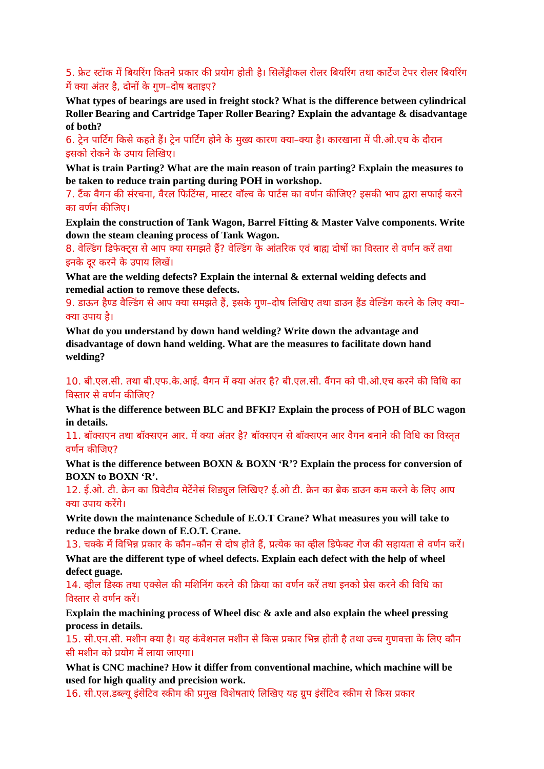5. फ्रेट स्टॉक में बियरिंग कितने प्रकार की प्रयोग होती है। सिलेंड्रीकल रोलर बियरिंग तथा कार्टेज टेपर रोलर बियरिंग में क्या अंतर है, दोनों के गुण–दोष बताइए?
What types of bearings are used in freight stock? What is the difference between cylindrical Roller Bearing and Cartridge Taper Roller Bearing? Explain the advantage & disadvantage of both?
6. ट्रेन पार्टिंग किसे कहते हैं। ट्रेन पार्टिंग होने के मुख्य कारण क्या–क्या है। कारखाना में पी.ओ.एच के दौरान इसको रोकने के उपाय लिखिए।
What is train Parting? What are the main reason of train parting? Explain the measures to be taken to reduce train parting during POH in workshop.
7. टैंक वैगन की संरचना, वैरल फिटिंग्स, मास्टर वॉल्व के पार्टस का वर्णन कीजिए? इसकी भाप द्वारा सफाई करने का वर्णन कीजिए।
Explain the construction of Tank Wagon, Barrel Fitting & Master Valve components. Write down the steam cleaning process of Tank Wagon.
8. वेल्डिंग डिफेक्ट्स से आप क्या समझते हैं? वेल्डिंग के आंतरिक एवं बाह्य दोषों का विस्तार से वर्णन करें तथा इनके दूर करने के उपाय लिखें।
What are the welding defects? Explain the internal & external welding defects and remedial action to remove these defects.
9. डाऊन हैण्ड वैल्डिंग से आप क्या समझते हैं, इसके गुण–दोष लिखिए तथा डाउन हैंड वेल्डिंग करने के लिए क्या–क्या उपाय है।
What do you understand by down hand welding? Write down the advantage and disadvantage of down hand welding. What are the measures to facilitate down hand welding?
10. बी.एल.सी. तथा बी.एफ.के.आई. वैगन में क्या अंतर है? बी.एल.सी. वैंगन को पी.ओ.एच करने की विधि का विस्तार से वर्णन कीजिए?
What is the difference between BLC and BFKI? Explain the process of POH of BLC wagon in details.
11. बॉक्सएन तथा बॉक्सएन आर. में क्या अंतर है? बॉक्सएन से बॉक्सएन आर वैगन बनाने की विधि का विस्तृत वर्णन कीजिए?
What is the difference between BOXN & BOXN ‘R’? Explain the process for conversion of BOXN to BOXN ‘R’.
12. ई.ओ. टी. क्रेन का प्रिवेटीव मेटेंनेसं शिड्युल लिखिए? ई.ओ टी. क्रेन का ब्रेक डाउन कम करने के लिए आप क्या उपाय करेंगे।
Write down the maintenance Schedule of E.O.T Crane? What measures you will take to reduce the brake down of E.O.T. Crane.
13. चक्के में विभिन्न प्रकार के कौन–कौन से दोष होते हैं, प्रत्येक का व्हील डिफेक्ट गेज की सहायता से वर्णन करें।
What are the different type of wheel defects. Explain each defect with the help of wheel defect guage.
14. व्हील डिस्क तथा एक्सेल की मशिनिंग करने की क्रिया का वर्णन करें तथा इनको प्रेस करने की विधि का विस्तार से वर्णन करें।
Explain the machining process of Wheel disc & axle and also explain the wheel pressing process in details.
15. सी.एन.सी. मशीन क्या है। यह कंवेशनल मशीन से किस प्रकार भिन्न होती है तथा उच्च गुणवत्ता के लिए कौन सी मशीन को प्रयोग में लाया जाएगा।
What is CNC machine? How it differ from conventional machine, which machine will be used for high quality and precision work.
16. सी.एल.डब्ल्यू इंसेटिव स्कीम की प्रमुख विशेषताएं लिखिए यह ग्रुप इंसेंटिव स्कीम से किस प्रकार